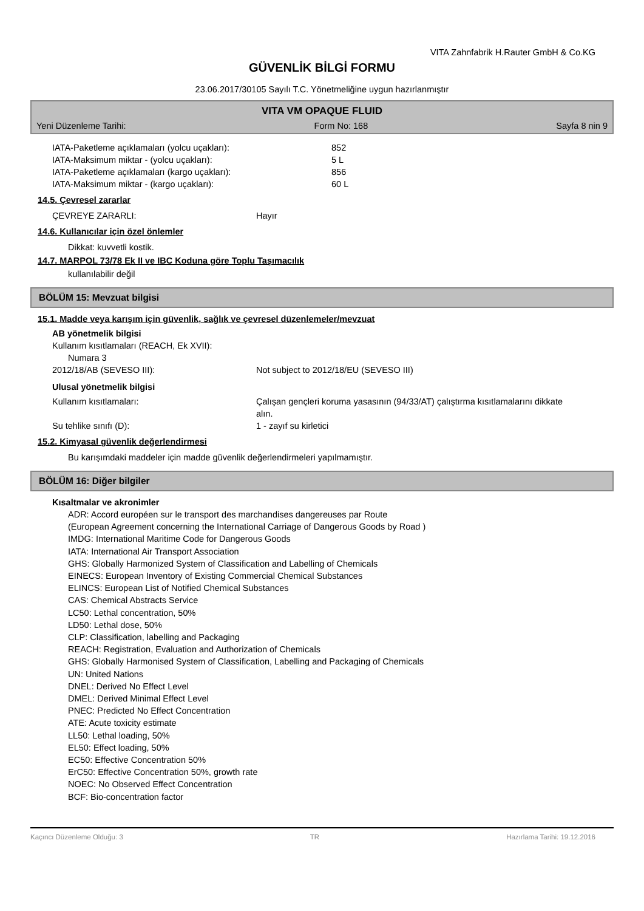VITA Zahnfabrik H.Rauter GmbH & Co.KG
GÜVENLİK BİLGİ FORMU
23.06.2017/30105 Sayılı T.C. Yönetmeliğine uygun hazırlanmıştır
VITA VM OPAQUE FLUID
Yeni Düzenleme Tarihi: Form No: 168 Sayfa 8 nin 9
IATA-Paketleme açıklamaları (yolcu uçakları): 852
IATA-Maksimum miktar - (yolcu uçakları): 5 L
IATA-Paketleme açıklamaları (kargo uçakları): 856
IATA-Maksimum miktar - (kargo uçakları): 60 L
14.5. Çevresel zararlar
ÇEVREYE ZARARLI: Hayır
14.6. Kullanıcılar için özel önlemler
Dikkat: kuvvetli kostik.
14.7. MARPOL 73/78 Ek II ve IBC Koduna göre Toplu Taşımacılık
kullanılabilir değil
BÖLÜM 15: Mevzuat bilgisi
15.1. Madde veya karışım için güvenlik, sağlık ve çevresel düzenlemeler/mevzuat
AB yönetmelik bilgisi
Kullanım kısıtlamaları (REACH, Ek XVII):
Numara 3
2012/18/AB (SEVESO III): Not subject to 2012/18/EU (SEVESO III)
Ulusal yönetmelik bilgisi
Kullanım kısıtlamaları: Çalışan gençleri koruma yasasının (94/33/AT) çalıştırma kısıtlamalarını dikkate alın.
Su tehlike sınıfı (D): 1 - zayıf su kirletici
15.2. Kimyasal güvenlik değerlendirmesi
Bu karışımdaki maddeler için madde güvenlik değerlendirmeleri yapılmamıştır.
BÖLÜM 16: Diğer bilgiler
Kısaltmalar ve akronimler
ADR: Accord européen sur le transport des marchandises dangereuses par Route
(European Agreement concerning the International Carriage of Dangerous Goods by Road )
IMDG: International Maritime Code for Dangerous Goods
IATA: International Air Transport Association
GHS: Globally Harmonized System of Classification and Labelling of Chemicals
EINECS: European Inventory of Existing Commercial Chemical Substances
ELINCS: European List of Notified Chemical Substances
CAS: Chemical Abstracts Service
LC50: Lethal concentration, 50%
LD50: Lethal dose, 50%
CLP: Classification, labelling and Packaging
REACH: Registration, Evaluation and Authorization of Chemicals
GHS: Globally Harmonised System of Classification, Labelling and Packaging of Chemicals
UN: United Nations
DNEL: Derived No Effect Level
DMEL: Derived Minimal Effect Level
PNEC: Predicted No Effect Concentration
ATE: Acute toxicity estimate
LL50: Lethal loading, 50%
EL50: Effect loading, 50%
EC50: Effective Concentration 50%
ErC50: Effective Concentration 50%, growth rate
NOEC: No Observed Effect Concentration
BCF: Bio-concentration factor
Kaçıncı Düzenleme Olduğu: 3 TR Hazırlama Tarihi: 19.12.2016